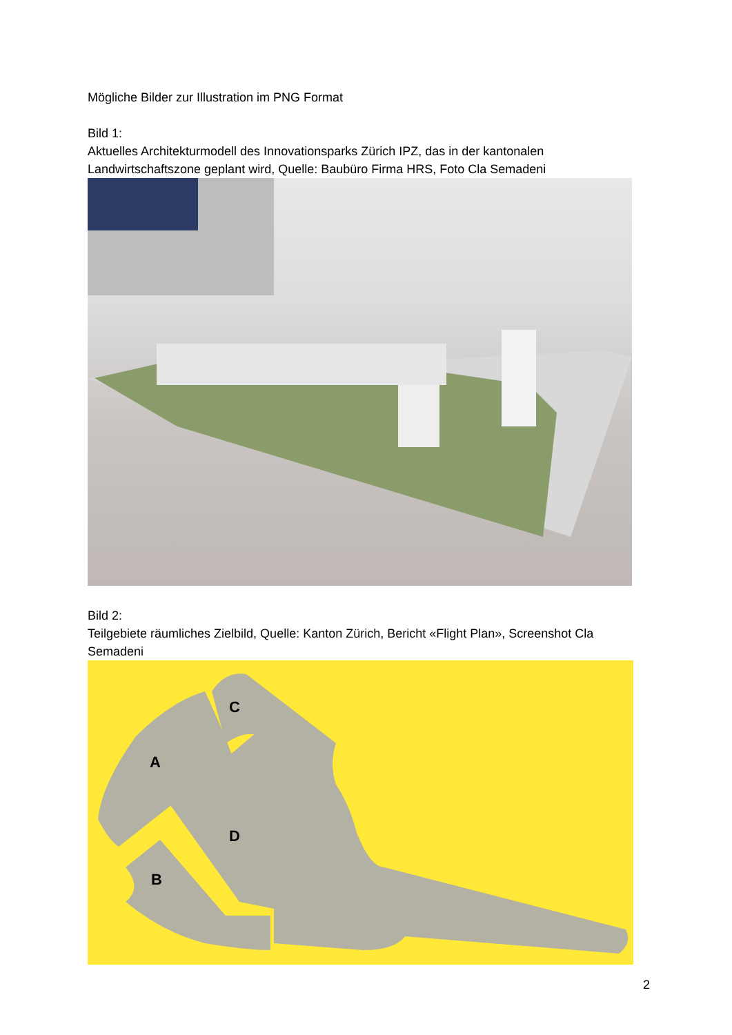Mögliche Bilder zur Illustration im PNG Format
Bild 1:
Aktuelles Architekturmodell des Innovationsparks Zürich IPZ, das in der kantonalen Landwirtschaftszone geplant wird, Quelle: Baubüro Firma HRS, Foto Cla Semadeni
Bild 2:
Teilgebiete räumliches Zielbild, Quelle: Kanton Zürich, Bericht «Flight Plan», Screenshot Cla Semadeni
A
B
C
D
2